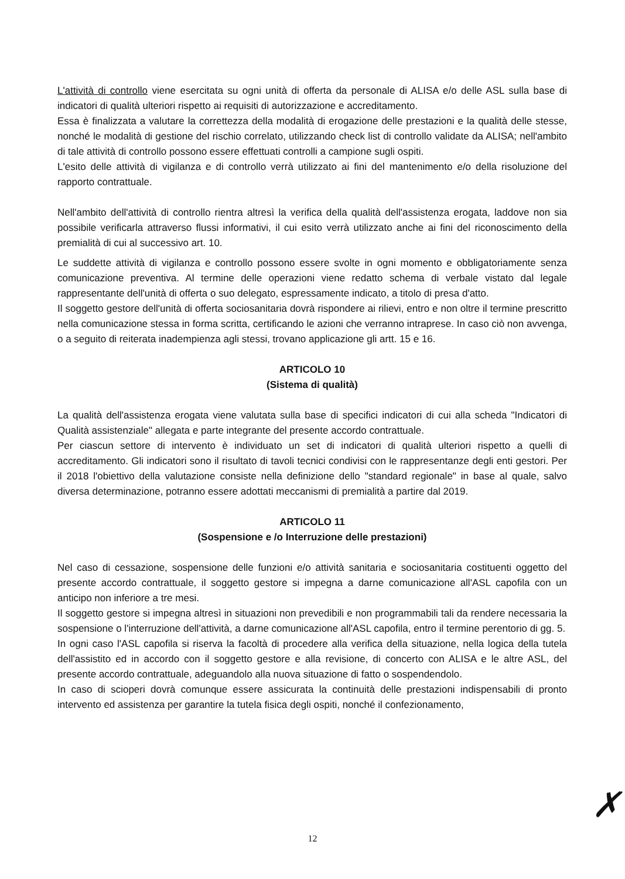L'attività di controllo viene esercitata su ogni unità di offerta da personale di ALISA e/o delle ASL sulla base di indicatori di qualità ulteriori rispetto ai requisiti di autorizzazione e accreditamento.
Essa è finalizzata a valutare la correttezza della modalità di erogazione delle prestazioni e la qualità delle stesse, nonché le modalità di gestione del rischio correlato, utilizzando check list di controllo validate da ALISA; nell'ambito di tale attività di controllo possono essere effettuati controlli a campione sugli ospiti.
L'esito delle attività di vigilanza e di controllo verrà utilizzato ai fini del mantenimento e/o della risoluzione del rapporto contrattuale.
Nell'ambito dell'attività di controllo rientra altresì la verifica della qualità dell'assistenza erogata, laddove non sia possibile verificarla attraverso flussi informativi, il cui esito verrà utilizzato anche ai fini del riconoscimento della premialità di cui al successivo art. 10.
Le suddette attività di vigilanza e controllo possono essere svolte in ogni momento e obbligatoriamente senza comunicazione preventiva. Al termine delle operazioni viene redatto schema di verbale vistato dal legale rappresentante dell'unità di offerta o suo delegato, espressamente indicato, a titolo di presa d'atto.
Il soggetto gestore dell'unità di offerta sociosanitaria dovrà rispondere ai rilievi, entro e non oltre il termine prescritto nella comunicazione stessa in forma scritta, certificando le azioni che verranno intraprese. In caso ciò non avvenga, o a seguito di reiterata inadempienza agli stessi, trovano applicazione gli artt. 15 e 16.
ARTICOLO 10
(Sistema di qualità)
La qualità dell'assistenza erogata viene valutata sulla base di specifici indicatori di cui alla scheda "Indicatori di Qualità assistenziale" allegata e parte integrante del presente accordo contrattuale.
Per ciascun settore di intervento è individuato un set di indicatori di qualità ulteriori rispetto a quelli di accreditamento. Gli indicatori sono il risultato di tavoli tecnici condivisi con le rappresentanze degli enti gestori. Per il 2018 l'obiettivo della valutazione consiste nella definizione dello "standard regionale" in base al quale, salvo diversa determinazione, potranno essere adottati meccanismi di premialità a partire dal 2019.
ARTICOLO 11
(Sospensione e /o Interruzione delle prestazioni)
Nel caso di cessazione, sospensione delle funzioni e/o attività sanitaria e sociosanitaria costituenti oggetto del presente accordo contrattuale, il soggetto gestore si impegna a darne comunicazione all'ASL capofila con un anticipo non inferiore a tre mesi.
Il soggetto gestore si impegna altresì in situazioni non prevedibili e non programmabili tali da rendere necessaria la sospensione o l'interruzione dell'attività, a darne comunicazione all'ASL capofila, entro il termine perentorio di gg. 5.
In ogni caso l'ASL capofila si riserva la facoltà di procedere alla verifica della situazione, nella logica della tutela dell'assistito ed in accordo con il soggetto gestore e alla revisione, di concerto con ALISA e le altre ASL, del presente accordo contrattuale, adeguandolo alla nuova situazione di fatto o sospendendolo.
In caso di scioperi dovrà comunque essere assicurata la continuità delle prestazioni indispensabili di pronto intervento ed assistenza per garantire la tutela fisica degli ospiti, nonché il confezionamento,
12 ✗